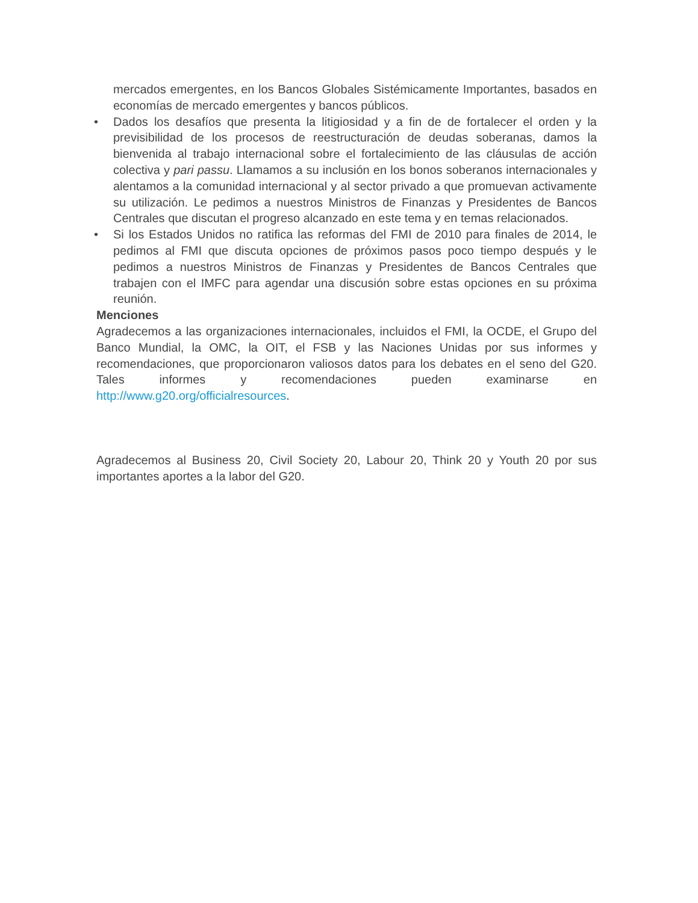mercados emergentes, en los Bancos Globales Sistémicamente Importantes, basados en economías de mercado emergentes y bancos públicos.
• Dados los desafíos que presenta la litigiosidad y a fin de de fortalecer el orden y la previsibilidad de los procesos de reestructuración de deudas soberanas, damos la bienvenida al trabajo internacional sobre el fortalecimiento de las cláusulas de acción colectiva y pari passu. Llamamos a su inclusión en los bonos soberanos internacionales y alentamos a la comunidad internacional y al sector privado a que promuevan activamente su utilización. Le pedimos a nuestros Ministros de Finanzas y Presidentes de Bancos Centrales que discutan el progreso alcanzado en este tema y en temas relacionados.
• Si los Estados Unidos no ratifica las reformas del FMI de 2010 para finales de 2014, le pedimos al FMI que discuta opciones de próximos pasos poco tiempo después y le pedimos a nuestros Ministros de Finanzas y Presidentes de Bancos Centrales que trabajen con el IMFC para agendar una discusión sobre estas opciones en su próxima reunión.
Menciones
Agradecemos a las organizaciones internacionales, incluidos el FMI, la OCDE, el Grupo del Banco Mundial, la OMC, la OIT, el FSB y las Naciones Unidas por sus informes y recomendaciones, que proporcionaron valiosos datos para los debates en el seno del G20. Tales informes y recomendaciones pueden examinarse en http://www.g20.org/officialresources.
Agradecemos al Business 20, Civil Society 20, Labour 20, Think 20 y Youth 20 por sus importantes aportes a la labor del G20.